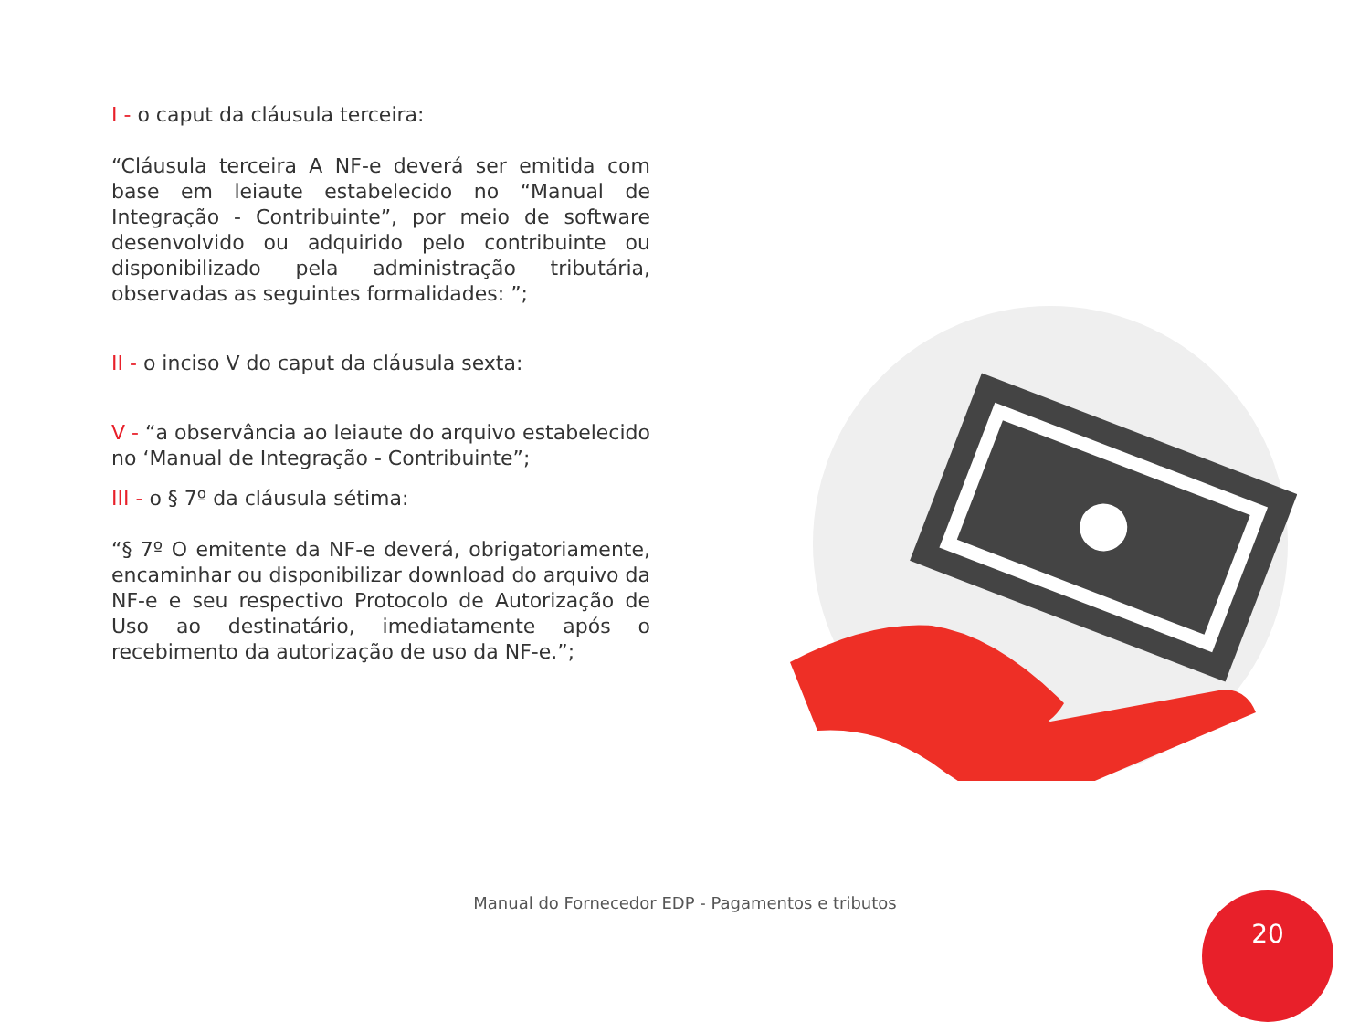I - o caput da cláusula terceira:
“Cláusula terceira A NF-e deverá ser emitida com base em leiaute estabelecido no “Manual de Integração - Contribuinte”, por meio de software desenvolvido ou adquirido pelo contribuinte ou disponibilizado pela administração tributária, observadas as seguintes formalidades: ”;
II - o inciso V do caput da cláusula sexta:
V - “a observância ao leiaute do arquivo estabelecido no ‘Manual de Integração - Contribuinte”;
III - o § 7º da cláusula sétima:
“§ 7º O emitente da NF-e deverá, obrigatoriamente, encaminhar ou disponibilizar download do arquivo da NF-e e seu respectivo Protocolo de Autorização de Uso ao destinatário, imediatamente após o recebimento da autorização de uso da NF-e.”;
Manual do Fornecedor EDP - Pagamentos e tributos 20